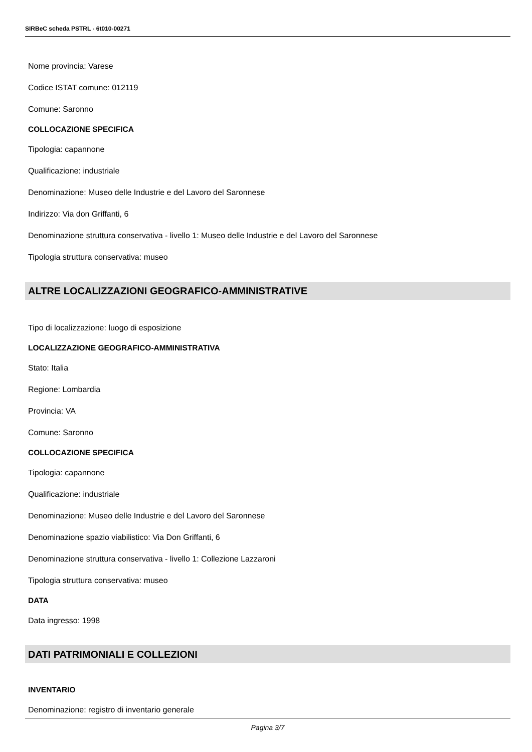SIRBeC scheda PSTRL - 6t010-00271
Nome provincia: Varese
Codice ISTAT comune: 012119
Comune: Saronno
COLLOCAZIONE SPECIFICA
Tipologia: capannone
Qualificazione: industriale
Denominazione: Museo delle Industrie e del Lavoro del Saronnese
Indirizzo: Via don Griffanti, 6
Denominazione struttura conservativa - livello 1: Museo delle Industrie e del Lavoro del Saronnese
Tipologia struttura conservativa: museo
ALTRE LOCALIZZAZIONI GEOGRAFICO-AMMINISTRATIVE
Tipo di localizzazione: luogo di esposizione
LOCALIZZAZIONE GEOGRAFICO-AMMINISTRATIVA
Stato: Italia
Regione: Lombardia
Provincia: VA
Comune: Saronno
COLLOCAZIONE SPECIFICA
Tipologia: capannone
Qualificazione: industriale
Denominazione: Museo delle Industrie e del Lavoro del Saronnese
Denominazione spazio viabilistico: Via Don Griffanti, 6
Denominazione struttura conservativa - livello 1: Collezione Lazzaroni
Tipologia struttura conservativa: museo
DATA
Data ingresso: 1998
DATI PATRIMONIALI E COLLEZIONI
INVENTARIO
Denominazione: registro di inventario generale
Pagina 3/7